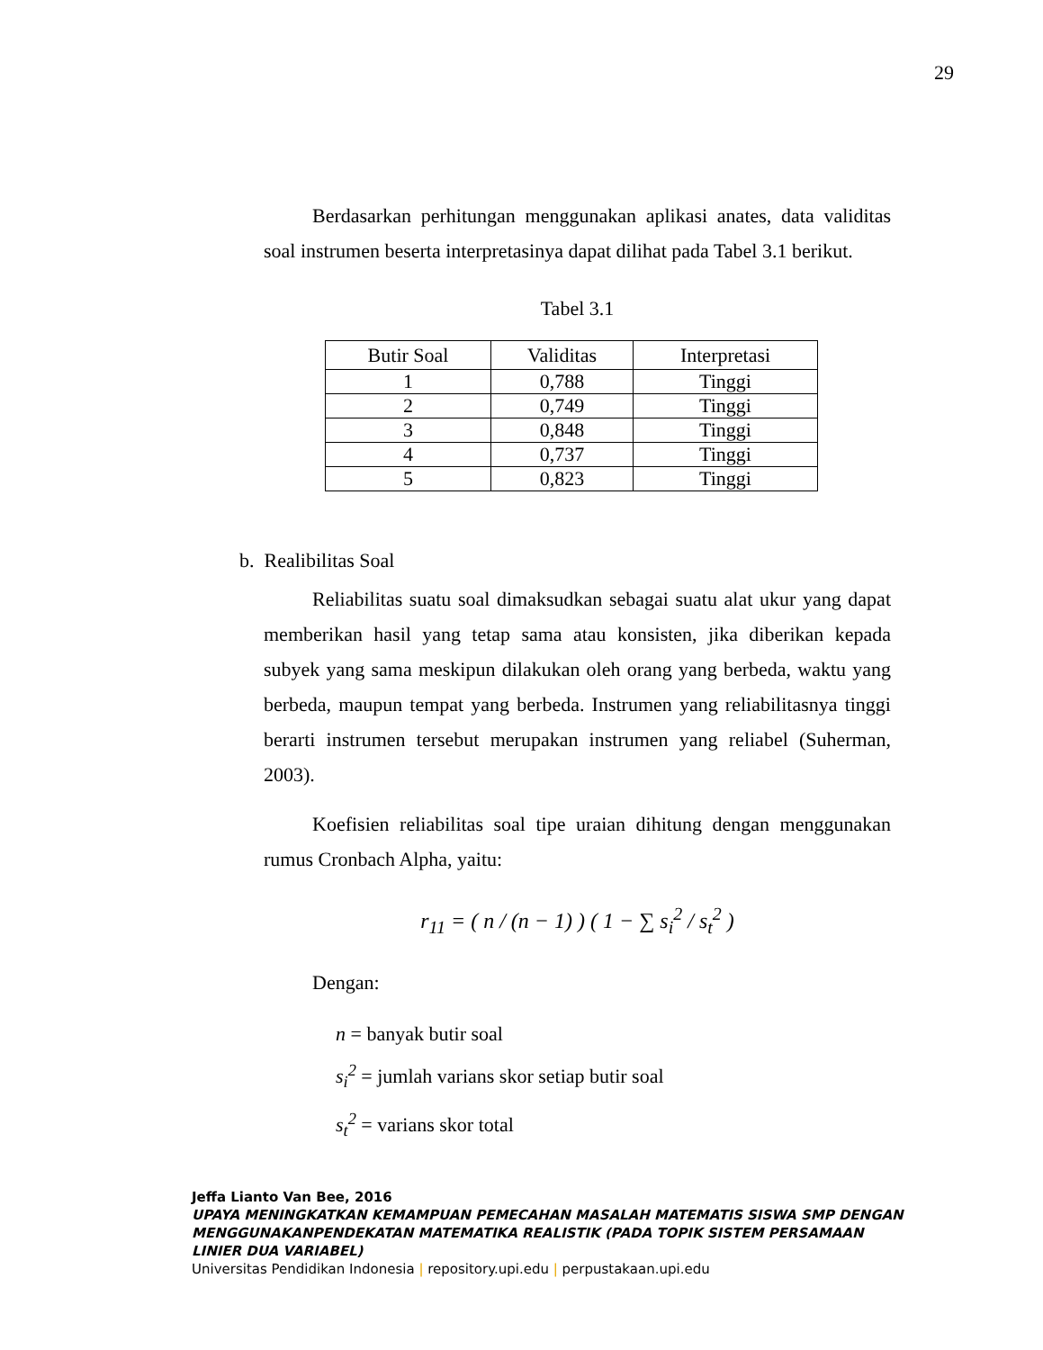29
Berdasarkan perhitungan menggunakan aplikasi anates, data validitas soal instrumen beserta interpretasinya dapat dilihat pada Tabel 3.1 berikut.
Tabel 3.1
| Butir Soal | Validitas | Interpretasi |
| --- | --- | --- |
| 1 | 0,788 | Tinggi |
| 2 | 0,749 | Tinggi |
| 3 | 0,848 | Tinggi |
| 4 | 0,737 | Tinggi |
| 5 | 0,823 | Tinggi |
b. Realibilitas Soal
Reliabilitas suatu soal dimaksudkan sebagai suatu alat ukur yang dapat memberikan hasil yang tetap sama atau konsisten, jika diberikan kepada subyek yang sama meskipun dilakukan oleh orang yang berbeda, waktu yang berbeda, maupun tempat yang berbeda. Instrumen yang reliabilitasnya tinggi berarti instrumen tersebut merupakan instrumen yang reliabel (Suherman, 2003).
Koefisien reliabilitas soal tipe uraian dihitung dengan menggunakan rumus Cronbach Alpha, yaitu:
r<sub>11</sub> = ( n / (n − 1) ) ( 1 − ∑ s<sub>i</sub><sup>2</sup> / s<sub>t</sub><sup>2</sup> )
Dengan:
n = banyak butir soal
s<sub>i</sub><sup>2</sup> = jumlah varians skor setiap butir soal
s<sub>t</sub><sup>2</sup> = varians skor total
Jeffa Lianto Van Bee, 2016
UPAYA MENINGKATKAN KEMAMPUAN PEMECAHAN MASALAH MATEMATIS SISWA SMP DENGAN MENGGUNAKANPENDEKATAN MATEMATIKA REALISTIK (PADA TOPIK SISTEM PERSAMAAN LINIER DUA VARIABEL)
Universitas Pendidikan Indonesia | repository.upi.edu | perpustakaan.upi.edu